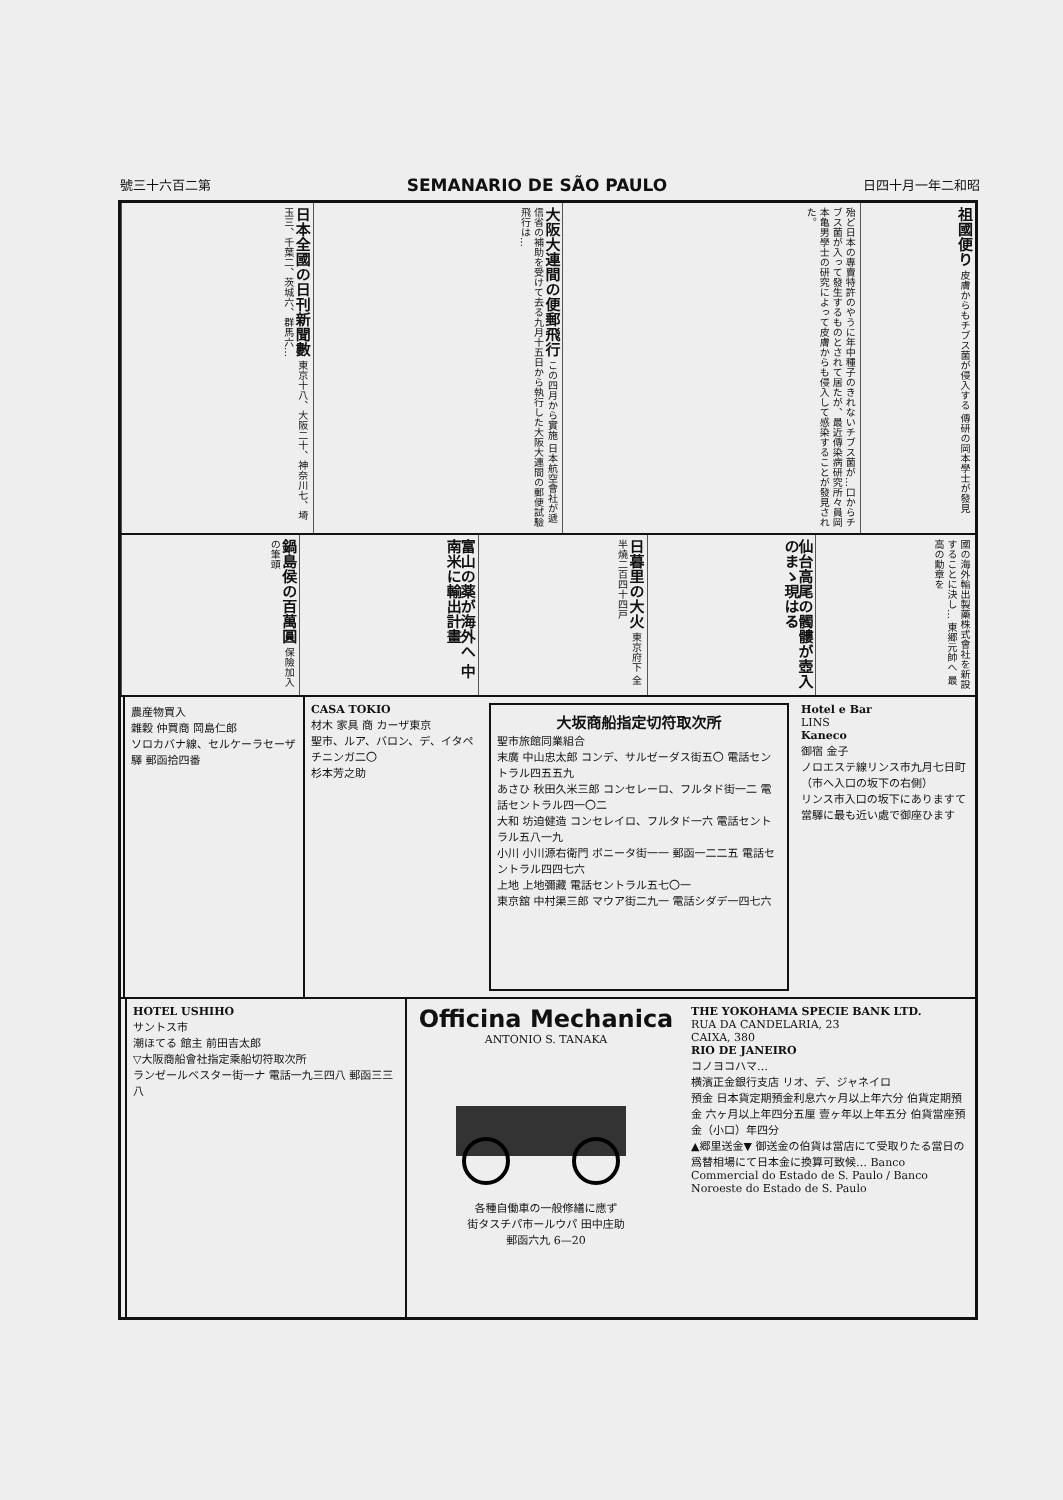號三十六百二第 SEMANARIO DE SÃO PAULO 日四十月一年二和昭
祖國便り 皮膚からもチブス菌が侵入する 傳研の岡本學士が發見
殆ど日本の專賣特許のやうに年中種子のきれないチブス菌が…口からチブス菌が入って發生するものとされて居たが、最近傳染病研究所々員岡本亀男學士の研究によって皮膚からも侵入して感染することが發見された。
大阪大連間の便郵飛行 この四月から實施 日本航空會社が遞信省の補助を受けて去る九月十五日から執行した大阪大連間の郵便試驗飛行は…
日本全國の日刊新聞數 東京十八、大阪二十、神奈川七、埼玉三、千葉二、茨城六、群馬六…
國の海外輸出製藥株式會社を新設することに決し… 東郷元帥へ 最高の勳章を
仙台高尾の髑髏が壺入のまゝ現はる
日暮里の大火 東京府下 全半燒二百四十四戸
富山の薬が海外へ 中南米に輸出計畫
鍋島侯の百萬圓 保險加入の筆頭
Hotel e Bar
LINS
Kaneco
御宿 金子
ノロエステ線リンス市九月七日町（市へ入口の坂下の右側）
リンス市入口の坂下にありますて當驛に最も近い處で御座ひます
大坂商船指定切符取次所
聖市旅館同業組合
末廣 中山忠太郎 コンデ、サルゼーダス街五〇 電話セントラル四五五九
あさひ 秋田久米三郎 コンセレーロ、フルタド街一二 電話セントラル四一〇二
大和 坊迫健造 コンセレイロ、フルタド一六 電話セントラル五八一九
小川 小川源右衛門 ボニータ街一一 郵函一二二五 電話セントラル四四七六
上地 上地彌藏 電話セントラル五七〇一
東京舘 中村渠三郎 マウア街二九一 電話シダデ一四七六
CASA TOKIO
材木 家具 商 カーザ東京
聖市、ルア、バロン、デ、イタペチニンガ二〇
杉本芳之助
農産物買入
雜穀 仲買商 岡島仁郎
ソロカバナ線、セルケーラセーザ驛 郵函拾四番
THE YOKOHAMA SPECIE BANK LTD.
RUA DA CANDELARIA, 23
CAIXA, 380
RIO DE JANEIRO
コノヨコハマ…
横濱正金銀行支店 リオ、デ、ジャネイロ
預金 日本貨定期預金利息六ヶ月以上年六分 伯貨定期預金 六ヶ月以上年四分五厘 壹ヶ年以上年五分 伯貨當座預金（小口）年四分
▲郷里送金▼ 御送金の伯貨は當店にて受取りたる當日の爲替相場にて日本金に換算可致候… Banco Commercial do Estado de S. Paulo / Banco Noroeste do Estado de S. Paulo
Officina Mechanica
ANTONIO S. TANAKA
各種自働車の一般修繕に應ず
街タスチパ市ールウパ 田中庄助
郵函六九 6—20
HOTEL USHIHO
サントス市
潮ほてる 館主 前田吉太郎
▽大阪商船會社指定乘船切符取次所
ランゼールベスター街一ナ 電話一九三四八 郵函三三八